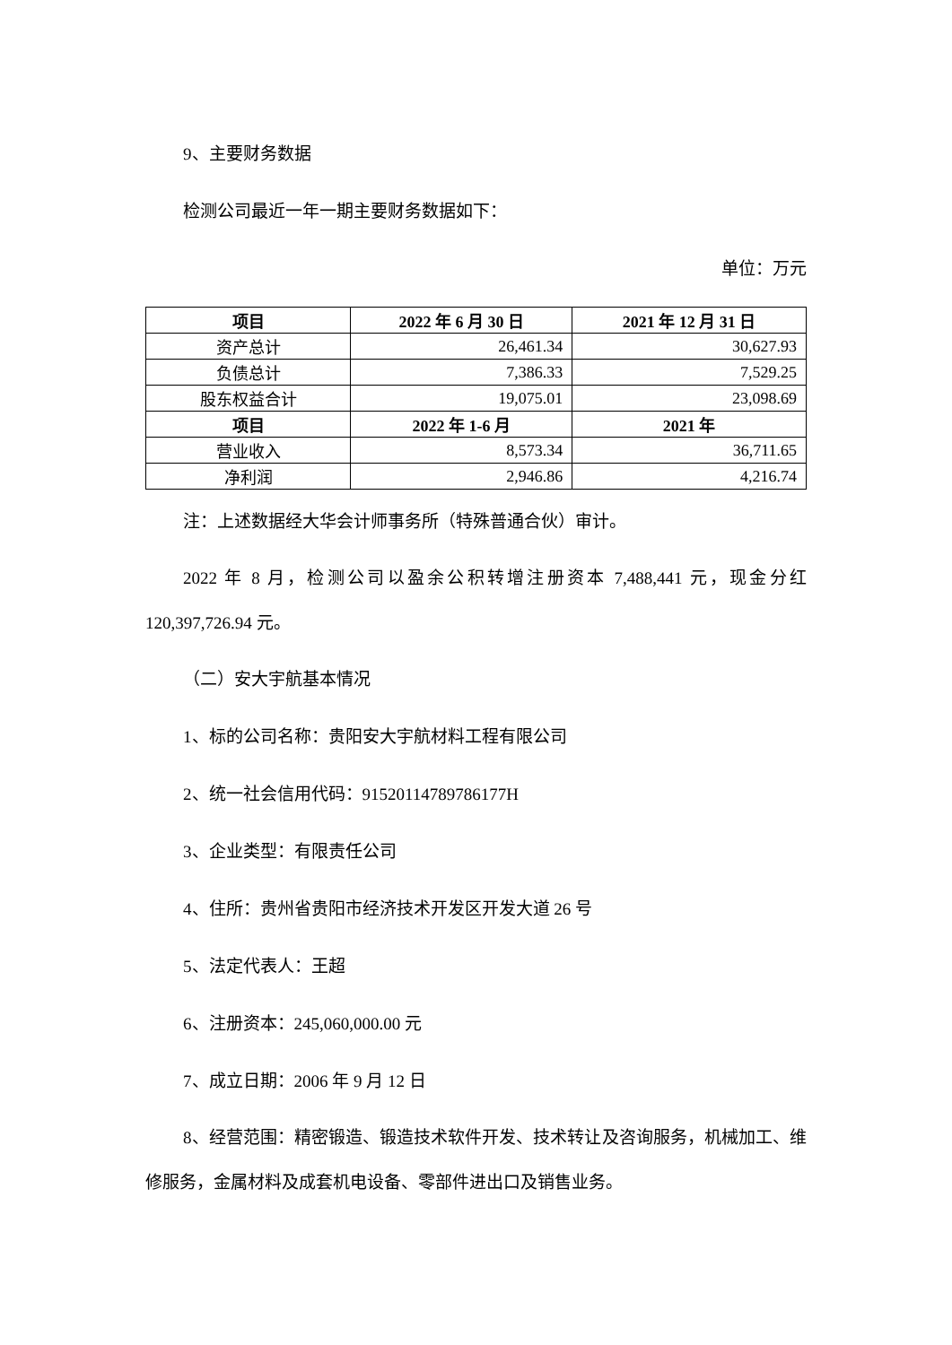9、主要财务数据
检测公司最近一年一期主要财务数据如下：
单位：万元
| 项目 | 2022 年 6 月 30 日 | 2021 年 12 月 31 日 |
| --- | --- | --- |
| 资产总计 | 26,461.34 | 30,627.93 |
| 负债总计 | 7,386.33 | 7,529.25 |
| 股东权益合计 | 19,075.01 | 23,098.69 |
| 项目 | 2022 年 1-6 月 | 2021 年 |
| 营业收入 | 8,573.34 | 36,711.65 |
| 净利润 | 2,946.86 | 4,216.74 |
注：上述数据经大华会计师事务所（特殊普通合伙）审计。
2022 年 8 月，检测公司以盈余公积转增注册资本 7,488,441 元，现金分红 120,397,726.94 元。
（二）安大宇航基本情况
1、标的公司名称：贵阳安大宇航材料工程有限公司
2、统一社会信用代码：91520114789786177H
3、企业类型：有限责任公司
4、住所：贵州省贵阳市经济技术开发区开发大道 26 号
5、法定代表人：王超
6、注册资本：245,060,000.00 元
7、成立日期：2006 年 9 月 12 日
8、经营范围：精密锻造、锻造技术软件开发、技术转让及咨询服务，机械加工、维修服务，金属材料及成套机电设备、零部件进出口及销售业务。